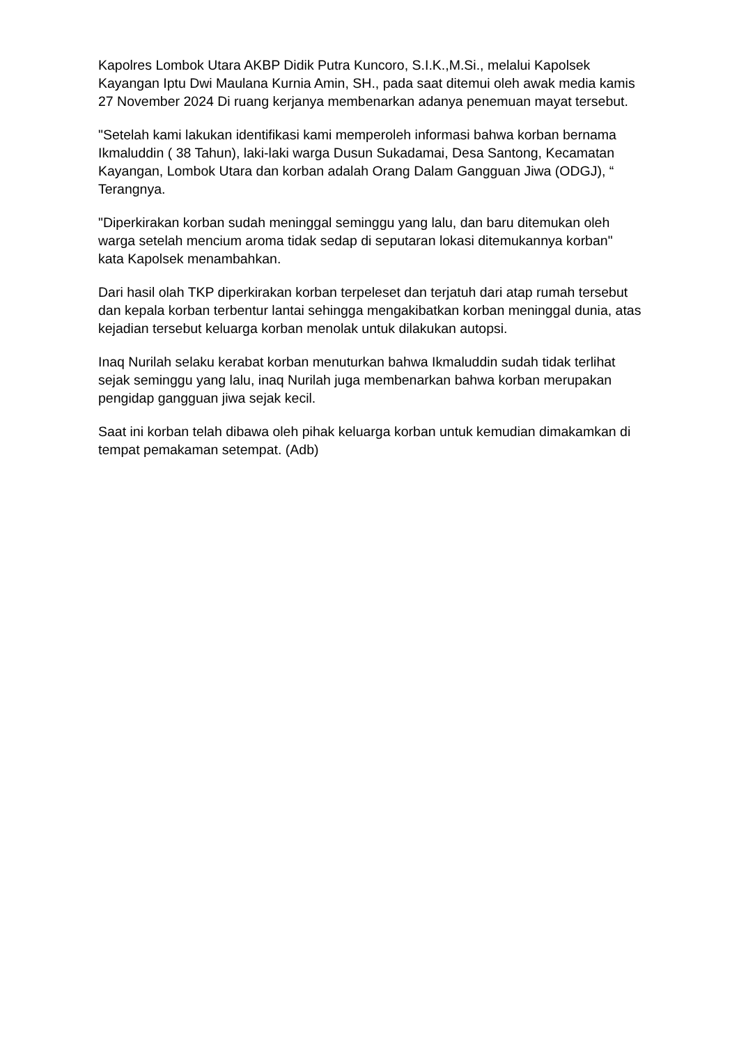Kapolres Lombok Utara AKBP Didik Putra Kuncoro, S.I.K.,M.Si., melalui Kapolsek Kayangan Iptu Dwi Maulana Kurnia Amin, SH., pada saat ditemui oleh awak media kamis 27 November 2024 Di ruang kerjanya membenarkan adanya penemuan mayat tersebut.
"Setelah kami lakukan identifikasi kami memperoleh informasi bahwa korban bernama Ikmaluddin ( 38 Tahun), laki-laki warga Dusun Sukadamai, Desa Santong, Kecamatan Kayangan, Lombok Utara dan korban adalah Orang Dalam Gangguan Jiwa (ODGJ), “ Terangnya.
"Diperkirakan korban sudah meninggal seminggu yang lalu, dan baru ditemukan oleh warga setelah mencium aroma tidak sedap di seputaran lokasi ditemukannya korban" kata Kapolsek menambahkan.
Dari hasil olah TKP diperkirakan korban terpeleset dan terjatuh dari atap rumah tersebut dan kepala korban terbentur lantai sehingga mengakibatkan korban meninggal dunia, atas kejadian tersebut keluarga korban menolak untuk dilakukan autopsi.
Inaq Nurilah selaku kerabat korban menuturkan bahwa Ikmaluddin sudah tidak terlihat sejak seminggu yang lalu, inaq Nurilah juga membenarkan bahwa korban merupakan pengidap gangguan jiwa sejak kecil.
Saat ini korban telah dibawa oleh pihak keluarga korban untuk kemudian dimakamkan di tempat pemakaman setempat. (Adb)